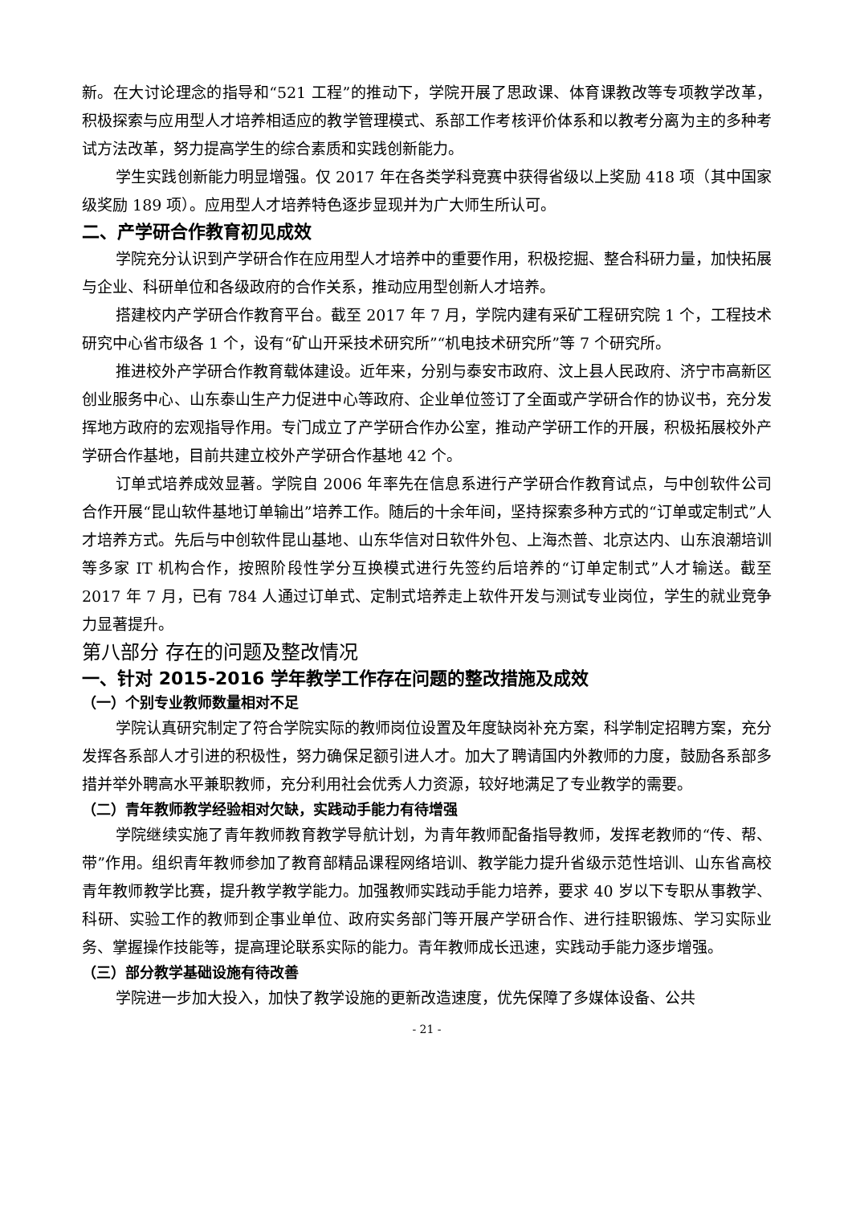新。在大讨论理念的指导和“521 工程”的推动下，学院开展了思政课、体育课教改等专项教学改革，积极探索与应用型人才培养相适应的教学管理模式、系部工作考核评价体系和以教考分离为主的多种考试方法改革，努力提高学生的综合素质和实践创新能力。
学生实践创新能力明显增强。仅 2017 年在各类学科竞赛中获得省级以上奖励 418 项（其中国家级奖励 189 项）。应用型人才培养特色逐步显现并为广大师生所认可。
二、产学研合作教育初见成效
学院充分认识到产学研合作在应用型人才培养中的重要作用，积极挖掘、整合科研力量，加快拓展与企业、科研单位和各级政府的合作关系，推动应用型创新人才培养。
搭建校内产学研合作教育平台。截至 2017 年 7 月，学院内建有采矿工程研究院 1 个，工程技术研究中心省市级各 1 个，设有“矿山开采技术研究所”“机电技术研究所”等 7 个研究所。
推进校外产学研合作教育载体建设。近年来，分别与泰安市政府、汶上县人民政府、济宁市高新区创业服务中心、山东泰山生产力促进中心等政府、企业单位签订了全面或产学研合作的协议书，充分发挥地方政府的宏观指导作用。专门成立了产学研合作办公室，推动产学研工作的开展，积极拓展校外产学研合作基地，目前共建立校外产学研合作基地 42 个。
订单式培养成效显著。学院自 2006 年率先在信息系进行产学研合作教育试点，与中创软件公司合作开展“昆山软件基地订单输出”培养工作。随后的十余年间，坚持探索多种方式的“订单或定制式”人才培养方式。先后与中创软件昆山基地、山东华信对日软件外包、上海杰普、北京达内、山东浪潮培训等多家 IT 机构合作，按照阶段性学分互换模式进行先签约后培养的“订单定制式”人才输送。截至 2017 年 7 月，已有 784 人通过订单式、定制式培养走上软件开发与测试专业岗位，学生的就业竞争力显著提升。
第八部分 存在的问题及整改情况
一、针对 2015-2016 学年教学工作存在问题的整改措施及成效
（一）个别专业教师数量相对不足
学院认真研究制定了符合学院实际的教师岗位设置及年度缺岗补充方案，科学制定招聘方案，充分发挥各系部人才引进的积极性，努力确保足额引进人才。加大了聘请国内外教师的力度，鼓励各系部多措并举外聘高水平兼职教师，充分利用社会优秀人力资源，较好地满足了专业教学的需要。
（二）青年教师教学经验相对欠缺，实践动手能力有待增强
学院继续实施了青年教师教育教学导航计划，为青年教师配备指导教师，发挥老教师的“传、帮、带”作用。组织青年教师参加了教育部精品课程网络培训、教学能力提升省级示范性培训、山东省高校青年教师教学比赛，提升教学教学能力。加强教师实践动手能力培养，要求 40 岁以下专职从事教学、科研、实验工作的教师到企事业单位、政府实务部门等开展产学研合作、进行挂职锻炼、学习实际业务、掌握操作技能等，提高理论联系实际的能力。青年教师成长迅速，实践动手能力逐步增强。
（三）部分教学基础设施有待改善
学院进一步加大投入，加快了教学设施的更新改造速度，优先保障了多媒体设备、公共
- 21 -